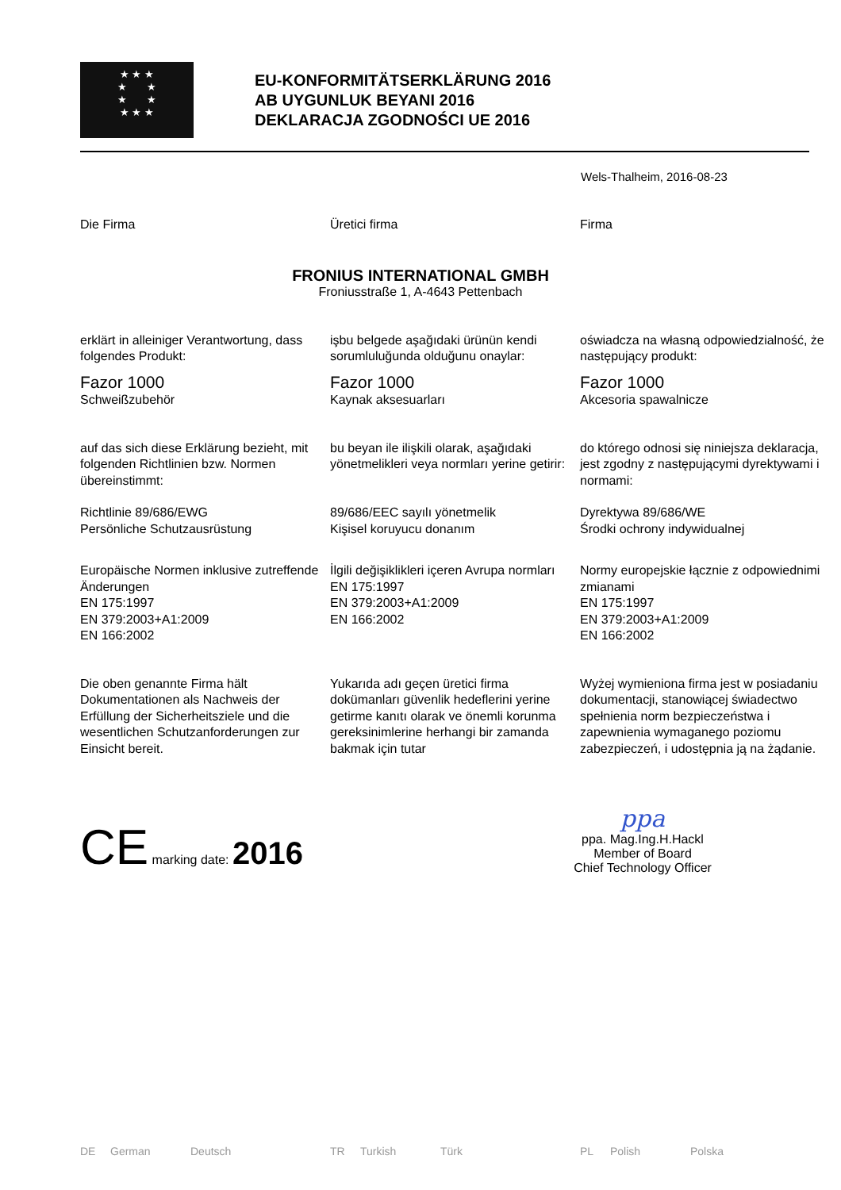★ ★ ★
★ ★
★ ★
★ ★ ★
EU-KONFORMITÄTSERKLÄRUNG 2016
AB UYGUNLUK BEYANI 2016
DEKLARACJA ZGODNOŚCI UE 2016
Wels-Thalheim, 2016-08-23
Die Firma Üretici firma Firma
FRONIUS INTERNATIONAL GMBH
Froniusstraße 1, A-4643 Pettenbach
erklärt in alleiniger Verantwortung, dass folgendes Produkt:
işbu belgede aşağıdaki ürünün kendi sorumluluğunda olduğunu onaylar:
oświadcza na własną odpowiedzialność, że następujący produkt:
Fazor 1000
Schweißzubehör
Fazor 1000
Kaynak aksesuarları
Fazor 1000
Akcesoria spawalnicze
auf das sich diese Erklärung bezieht, mit folgenden Richtlinien bzw. Normen übereinstimmt:
bu beyan ile ilişkili olarak, aşağıdaki yönetmelikleri veya normları yerine getirir:
do którego odnosi się niniejsza deklaracja, jest zgodny z następującymi dyrektywami i normami:
Richtlinie 89/686/EWG
Persönliche Schutzausrüstung
89/686/EEC sayılı yönetmelik
Kişisel koruyucu donanım
Dyrektywa 89/686/WE
Środki ochrony indywidualnej
Europäische Normen inklusive zutreffende Änderungen
EN 175:1997
EN 379:2003+A1:2009
EN 166:2002
İlgili değişiklikleri içeren Avrupa normları
EN 175:1997
EN 379:2003+A1:2009
EN 166:2002
Normy europejskie łącznie z odpowiednimi zmianami
EN 175:1997
EN 379:2003+A1:2009
EN 166:2002
Die oben genannte Firma hält Dokumentationen als Nachweis der Erfüllung der Sicherheitsziele und die wesentlichen Schutzanforderungen zur Einsicht bereit.
Yukarıda adı geçen üretici firma dokümanları güvenlik hedeflerini yerine getirme kanıtı olarak ve önemli korunma gereksinimlerine herhangi bir zamanda bakmak için tutar
Wyżej wymieniona firma jest w posiadaniu dokumentacji, stanowiącej świadectwo spełnienia norm bezpieczeństwa i zapewnienia wymaganego poziomu zabezpieczeń, i udostępnia ją na żądanie.
CE marking date: 2016
ppa
ppa. Mag.Ing.H.Hackl
Member of Board
Chief Technology Officer
DE German Deutsch TR Turkish Türk PL Polish Polska